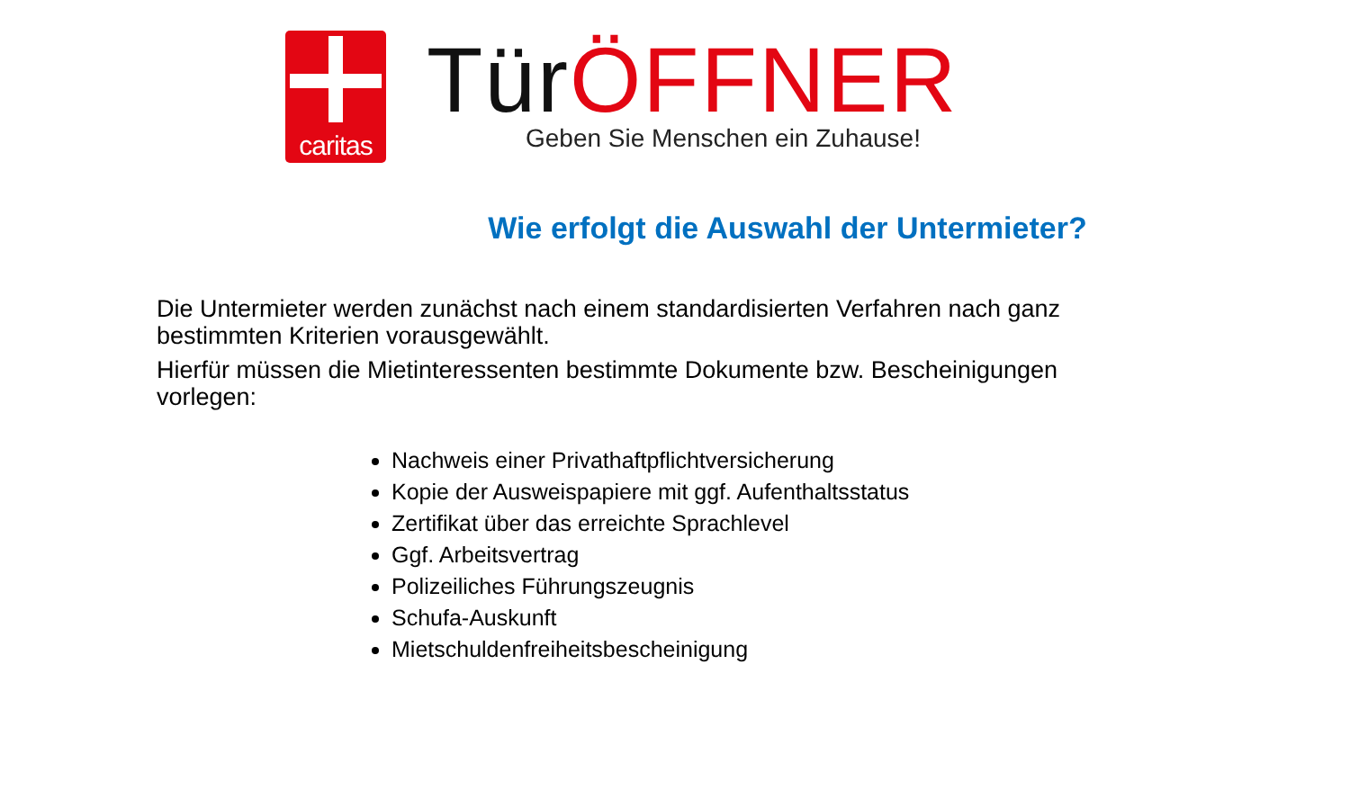caritas
Tür ÖFFNER
Geben Sie Menschen ein Zuhause!
Wie erfolgt die Auswahl der Untermieter?
Die Untermieter werden zunächst nach einem standardisierten Verfahren nach ganz bestimmten Kriterien vorausgewählt.
Hierfür müssen die Mietinteressenten bestimmte Dokumente bzw. Bescheinigungen vorlegen:
Nachweis einer Privathaftpflichtversicherung
Kopie der Ausweispapiere mit ggf. Aufenthaltsstatus
Zertifikat über das erreichte Sprachlevel
Ggf. Arbeitsvertrag
Polizeiliches Führungszeugnis
Schufa-Auskunft
Mietschuldenfreiheitsbescheinigung